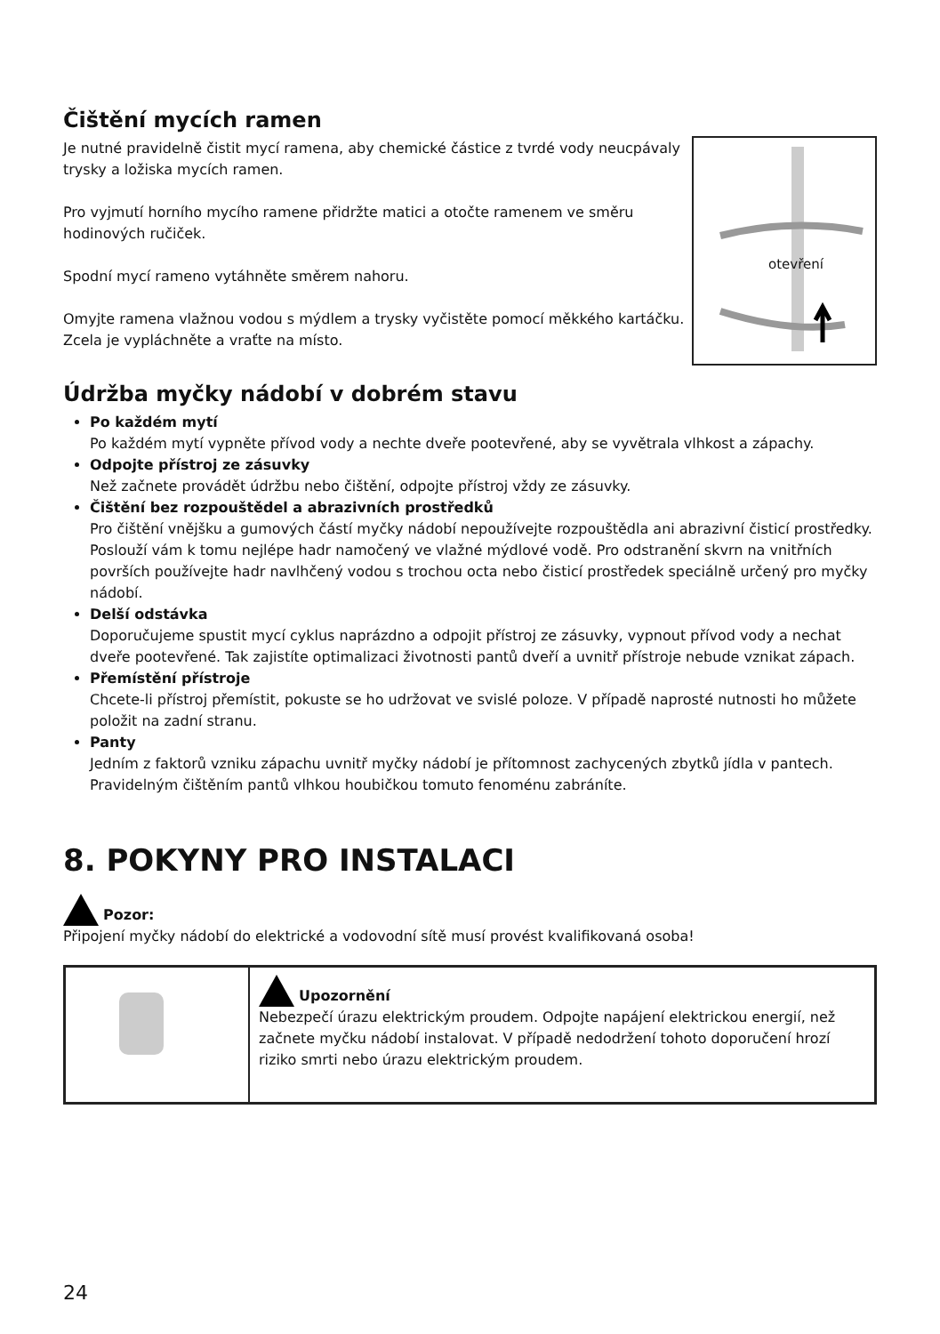Čištění mycích ramen
Je nutné pravidelně čistit mycí ramena, aby chemické částice z tvrdé vody neucpávaly trysky a ložiska mycích ramen.
Pro vyjmutí horního mycího ramene přidržte matici a otočte ramenem ve směru hodinových ručiček.
Spodní mycí rameno vytáhněte směrem nahoru.
Omyjte ramena vlažnou vodou s mýdlem a trysky vyčistěte pomocí měkkého kartáčku. Zcela je vypláchněte a vraťte na místo.
otevření
Údržba myčky nádobí v dobrém stavu
Po každém mytí
Po každém mytí vypněte přívod vody a nechte dveře pootevřené, aby se vyvětrala vlhkost a zápachy.
Odpojte přístroj ze zásuvky
Než začnete provádět údržbu nebo čištění, odpojte přístroj vždy ze zásuvky.
Čištění bez rozpouštědel a abrazivních prostředků
Pro čištění vnějšku a gumových částí myčky nádobí nepoužívejte rozpouštědla ani abrazivní čisticí prostředky. Poslouží vám k tomu nejlépe hadr namočený ve vlažné mýdlové vodě. Pro odstranění skvrn na vnitřních površích používejte hadr navlhčený vodou s trochou octa nebo čisticí prostředek speciálně určený pro myčky nádobí.
Delší odstávka
Doporučujeme spustit mycí cyklus naprázdno a odpojit přístroj ze zásuvky, vypnout přívod vody a nechat dveře pootevřené. Tak zajistíte optimalizaci životnosti pantů dveří a uvnitř přístroje nebude vznikat zápach.
Přemístění přístroje
Chcete-li přístroj přemístit, pokuste se ho udržovat ve svislé poloze. V případě naprosté nutnosti ho můžete položit na zadní stranu.
Panty
Jedním z faktorů vzniku zápachu uvnitř myčky nádobí je přítomnost zachycených zbytků jídla v pantech. Pravidelným čištěním pantů vlhkou houbičkou tomuto fenoménu zabráníte.
8. POKYNY PRO INSTALACI
Pozor:
Připojení myčky nádobí do elektrické a vodovodní sítě musí provést kvalifikovaná osoba!
| | Upozornění Nebezpečí úrazu elektrickým proudem. Odpojte napájení elektrickou energií, než začnete myčku nádobí instalovat. V případě nedodržení tohoto doporučení hrozí riziko smrti nebo úrazu elektrickým proudem. |
24